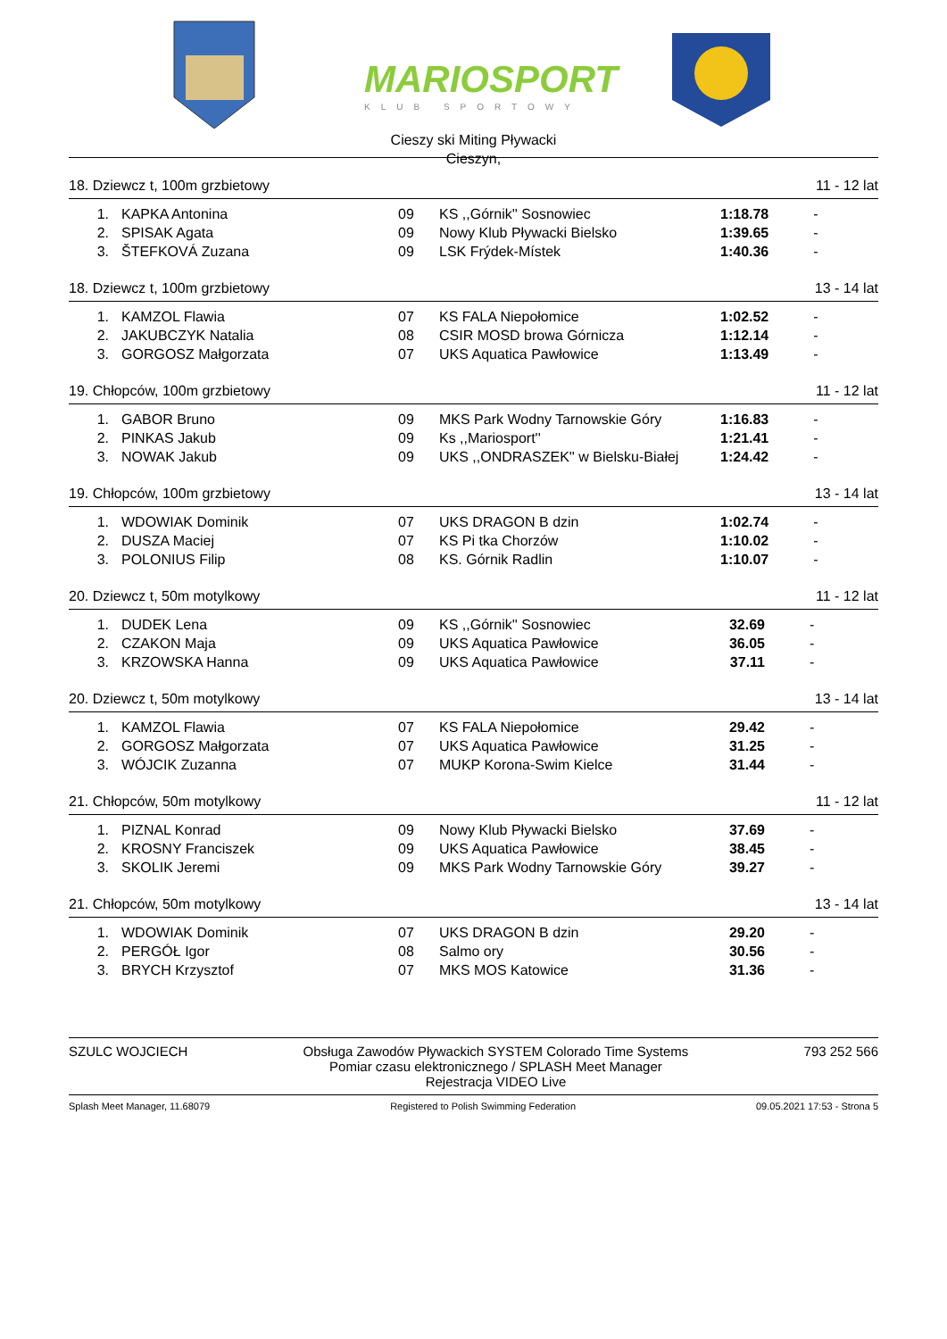MARIOSPORT
KLUB SPORTOWY
Cieszy ski Miting Pływacki
Cieszyn,
18. Dziewcz t, 100m grzbietowy 11 - 12 lat
| 1. | KAPKA Antonina | 09 | KS ,,Górnik'' Sosnowiec | 1:18.78 | - |
| 2. | SPISAK Agata | 09 | Nowy Klub Pływacki Bielsko | 1:39.65 | - |
| 3. | ŠTEFKOVÁ Zuzana | 09 | LSK Frýdek-Místek | 1:40.36 | - |
18. Dziewcz t, 100m grzbietowy 13 - 14 lat
| 1. | KAMZOL Flawia | 07 | KS FALA Niepołomice | 1:02.52 | - |
| 2. | JAKUBCZYK Natalia | 08 | CSIR MOSD browa Górnicza | 1:12.14 | - |
| 3. | GORGOSZ Małgorzata | 07 | UKS Aquatica Pawłowice | 1:13.49 | - |
19. Chłopców, 100m grzbietowy 11 - 12 lat
| 1. | GABOR Bruno | 09 | MKS Park Wodny Tarnowskie Góry | 1:16.83 | - |
| 2. | PINKAS Jakub | 09 | Ks ,,Mariosport'' | 1:21.41 | - |
| 3. | NOWAK Jakub | 09 | UKS ,,ONDRASZEK'' w Bielsku-Białej | 1:24.42 | - |
19. Chłopców, 100m grzbietowy 13 - 14 lat
| 1. | WDOWIAK Dominik | 07 | UKS DRAGON B dzin | 1:02.74 | - |
| 2. | DUSZA Maciej | 07 | KS Pi tka Chorzów | 1:10.02 | - |
| 3. | POLONIUS Filip | 08 | KS. Górnik Radlin | 1:10.07 | - |
20. Dziewcz t, 50m motylkowy 11 - 12 lat
| 1. | DUDEK Lena | 09 | KS ,,Górnik'' Sosnowiec | 32.69 | - |
| 2. | CZAKON Maja | 09 | UKS Aquatica Pawłowice | 36.05 | - |
| 3. | KRZOWSKA Hanna | 09 | UKS Aquatica Pawłowice | 37.11 | - |
20. Dziewcz t, 50m motylkowy 13 - 14 lat
| 1. | KAMZOL Flawia | 07 | KS FALA Niepołomice | 29.42 | - |
| 2. | GORGOSZ Małgorzata | 07 | UKS Aquatica Pawłowice | 31.25 | - |
| 3. | WÓJCIK Zuzanna | 07 | MUKP Korona-Swim Kielce | 31.44 | - |
21. Chłopców, 50m motylkowy 11 - 12 lat
| 1. | PIZNAL Konrad | 09 | Nowy Klub Pływacki Bielsko | 37.69 | - |
| 2. | KROSNY Franciszek | 09 | UKS Aquatica Pawłowice | 38.45 | - |
| 3. | SKOLIK Jeremi | 09 | MKS Park Wodny Tarnowskie Góry | 39.27 | - |
21. Chłopców, 50m motylkowy 13 - 14 lat
| 1. | WDOWIAK Dominik | 07 | UKS DRAGON B dzin | 29.20 | - |
| 2. | PERGÓŁ Igor | 08 | Salmo ory | 30.56 | - |
| 3. | BRYCH Krzysztof | 07 | MKS MOS Katowice | 31.36 | - |
SZULC WOJCIECH Obsługa Zawodów Pływackich SYSTEM Colorado Time Systems
Pomiar czasu elektronicznego / SPLASH Meet Manager
Rejestracja VIDEO Live 793 252 566
Splash Meet Manager, 11.68079 Registered to Polish Swimming Federation 09.05.2021 17:53 - Strona 5